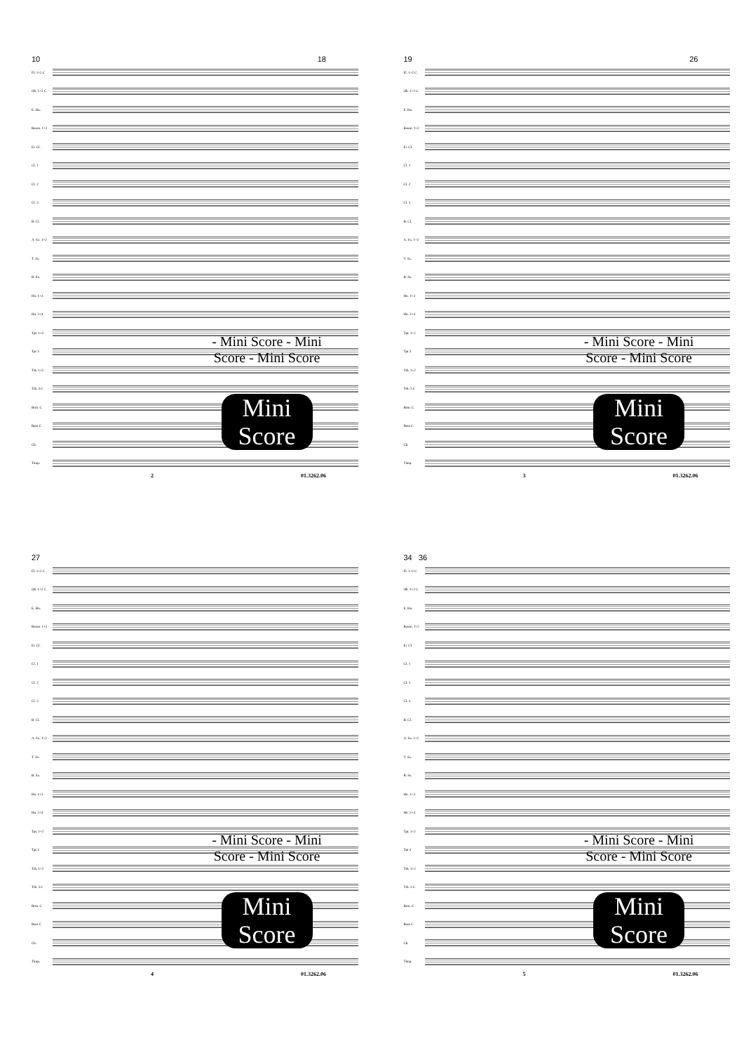10 18
Fl. 1+2 C
Ob. 1+2 C
E. Hn.
Bassn. 1+2
E♭ Cl.
Cl. 1
Cl. 2
Cl. 3
B. Cl.
A. Sx. 1+2
T. Sx.
B. Sx.
Hn. 1+3
Hn. 2+4
Tpt. 1+2
Tpt 3
Trb. 1+2
Trb. 3 C
Brtn. C
Bass C
Cb.
Timp.
2 01.3262.06
- Mini Score - Mini Score - Mini Score
Mini Score
19 26
Fl. 1+2 C
Ob. 1+2 C
E. Hn.
Bassn. 1+2
E♭ Cl.
Cl. 1
Cl. 2
Cl. 3
B. Cl.
A. Sx. 1+2
T. Sx.
B. Sx.
Hn. 1+3
Hn. 2+4
Tpt. 1+2
Tpt 3
Trb. 1+2
Trb. 3 C
Brtn. C
Bass C
Cb.
Timp.
3 01.3262.06
- Mini Score - Mini Score - Mini Score
Mini Score
27
Fl. 1+2 C
Ob. 1+2 C
E. Hn.
Bassn. 1+2
E♭ Cl.
Cl. 1
Cl. 2
Cl. 3
B. Cl.
A. Sx. 1+2
T. Sx.
B. Sx.
Hn. 1+3
Hn. 2+4
Tpt. 1+2
Tpt 3
Trb. 1+2
Trb. 3 C
Brtn. C
Bass C
Cb.
Timp.
4 01.3262.06
- Mini Score - Mini Score - Mini Score
Mini Score
34 36
Fl. 1+2 C
Ob. 1+2 C
E. Hn.
Bassn. 1+2
E♭ Cl.
Cl. 1
Cl. 2
Cl. 3
B. Cl.
A. Sx. 1+2
T. Sx.
B. Sx.
Hn. 1+3
Hn. 2+4
Tpt. 1+2
Tpt 3
Trb. 1+2
Trb. 3 C
Brtn. C
Bass C
Cb.
Timp.
5 01.3262.06
- Mini Score - Mini Score - Mini Score
Mini Score